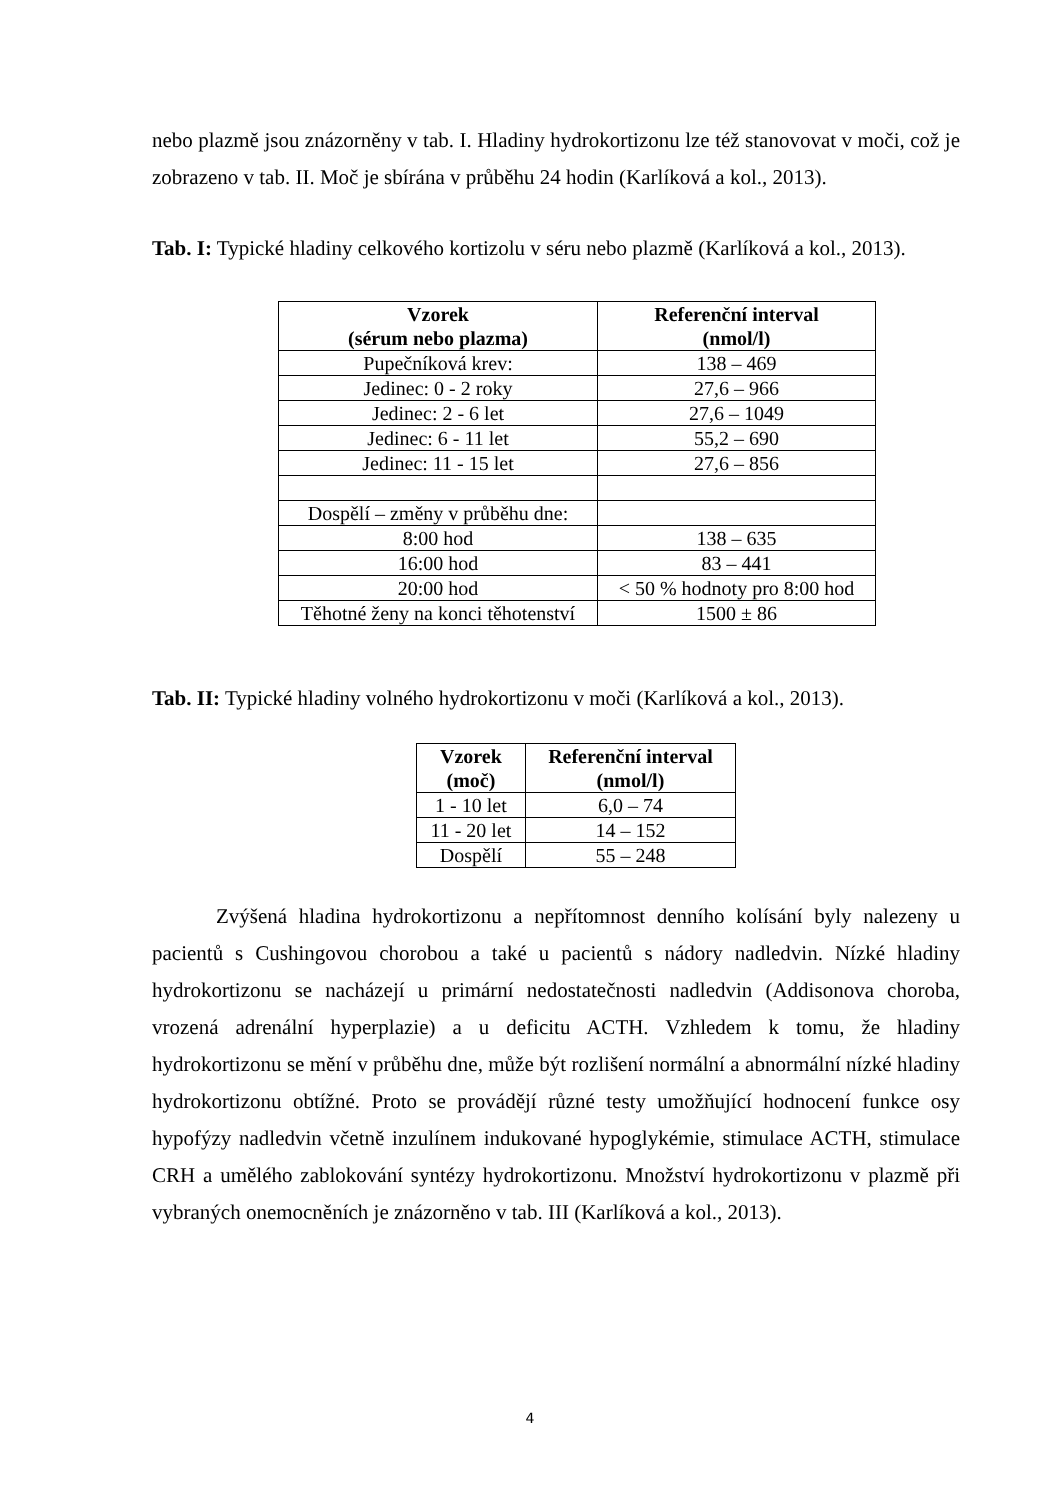nebo plazmě jsou znázorněny v tab. I. Hladiny hydrokortizonu lze též stanovovat v moči, což je zobrazeno v tab. II. Moč je sbírána v průběhu 24 hodin (Karlíková a kol., 2013).
Tab. I: Typické hladiny celkového kortizolu v séru nebo plazmě (Karlíková a kol., 2013).
| Vzorek (sérum nebo plazma) | Referenční interval (nmol/l) |
| --- | --- |
| Pupečníková krev: | 138 – 469 |
| Jedinec: 0 - 2 roky | 27,6 – 966 |
| Jedinec: 2 - 6 let | 27,6 – 1049 |
| Jedinec: 6 - 11 let | 55,2 – 690 |
| Jedinec: 11 - 15 let | 27,6 – 856 |
| Dospělí – změny v průběhu dne: | |
| 8:00 hod | 138 – 635 |
| 16:00 hod | 83 – 441 |
| 20:00 hod | < 50 % hodnoty pro 8:00 hod |
| Těhotné ženy na konci těhotenství | 1500 ± 86 |
Tab. II: Typické hladiny volného hydrokortizonu v moči (Karlíková a kol., 2013).
| Vzorek (moč) | Referenční interval (nmol/l) |
| --- | --- |
| 1 - 10 let | 6,0 – 74 |
| 11 - 20 let | 14 – 152 |
| Dospělí | 55 – 248 |
Zvýšená hladina hydrokortizonu a nepřítomnost denního kolísání byly nalezeny u pacientů s Cushingovou chorobou a také u pacientů s nádory nadledvin. Nízké hladiny hydrokortizonu se nacházejí u primární nedostatečnosti nadledvin (Addisonova choroba, vrozená adrenální hyperplazie) a u deficitu ACTH. Vzhledem k tomu, že hladiny hydrokortizonu se mění v průběhu dne, může být rozlišení normální a abnormální nízké hladiny hydrokortizonu obtížné. Proto se provádějí různé testy umožňující hodnocení funkce osy hypofýzy nadledvin včetně inzulínem indukované hypoglykémie, stimulace ACTH, stimulace CRH a umělého zablokování syntézy hydrokortizonu. Množství hydrokortizonu v plazmě při vybraných onemocněních je znázorněno v tab. III (Karlíková a kol., 2013).
4